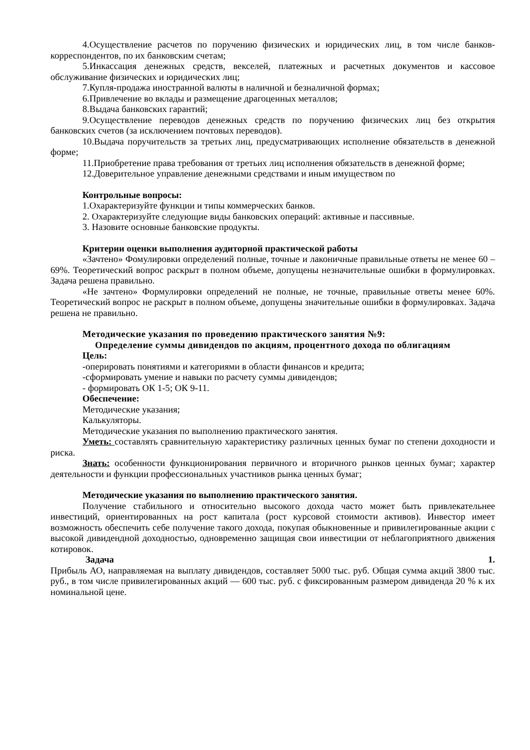4.Осуществление расчетов по поручению физических и юридических лиц, в том числе банков-корреспондентов, по их банковским счетам;
5.Инкассация денежных средств, векселей, платежных и расчетных документов и кассовое обслуживание физических и юридических лиц;
7.Купля-продажа иностранной валюты в наличной и безналичной формах;
6.Привлечение во вклады и размещение драгоценных металлов;
8.Выдача банковских гарантий;
9.Осуществление переводов денежных средств по поручению физических лиц без открытия банковских счетов (за исключением почтовых переводов).
10.Выдача поручительств за третьих лиц, предусматривающих исполнение обязательств в денежной форме;
11.Приобретение права требования от третьих лиц исполнения обязательств в денежной форме;
12.Доверительное управление денежными средствами и иным имуществом по
Контрольные вопросы:
1.Охарактеризуйте функции и типы коммерческих банков.
2. Охарактеризуйте следующие виды банковских операций: активные и пассивные.
3. Назовите основные банковские продукты.
Критерии оценки выполнения аудиторной практической работы
«Зачтено» Фомулировки определений полные, точные и лаконичные правильные ответы не менее 60 – 69%. Теоретический вопрос раскрыт в полном объеме, допущены незначительные ошибки в формулировках. Задача решена правильно.
«Не зачтено» Формулировки определений не полные, не точные, правильные ответы менее 60%. Теоретический вопрос не раскрыт в полном объеме, допущены значительные ошибки в формулировках. Задача решена не правильно.
Методические указания по проведению практического занятия №9:
Определение суммы дивидендов по акциям, процентного дохода по облигациям
Цель:
-оперировать понятиями и категориями в области финансов и кредита;
-сформировать умение и навыки по расчету суммы дивидендов;
- формировать ОК 1-5; ОК 9-11.
Обеспечение:
Методические указания;
Калькуляторы.
Методические указания по выполнению практического занятия.
Уметь: составлять сравнительную характеристику различных ценных бумаг по степени доходности и риска.
Знать: особенности функционирования первичного и вторичного рынков ценных бумаг; характер деятельности и функции профессиональных участников рынка ценных бумаг;
Методические указания по выполнению практического занятия.
Получение стабильного и относительно высокого дохода часто может быть привлекательнее инвестиций, ориентированных на рост капитала (рост курсовой стоимости активов). Инвестор имеет возможность обеспечить себе получение такого дохода, покупая обыкновенные и привилегированные акции с высокой дивидендной доходностью, одновременно защищая свои инвестиции от неблагоприятного движения котировок.
Задача 1.
Прибыль АО, направляемая на выплату дивидендов, составляет 5000 тыс. руб. Общая сумма акций 3800 тыс. руб., в том числе привилегированных акций — 600 тыс. руб. с фиксированным размером дивиденда 20 % к их номинальной цене.